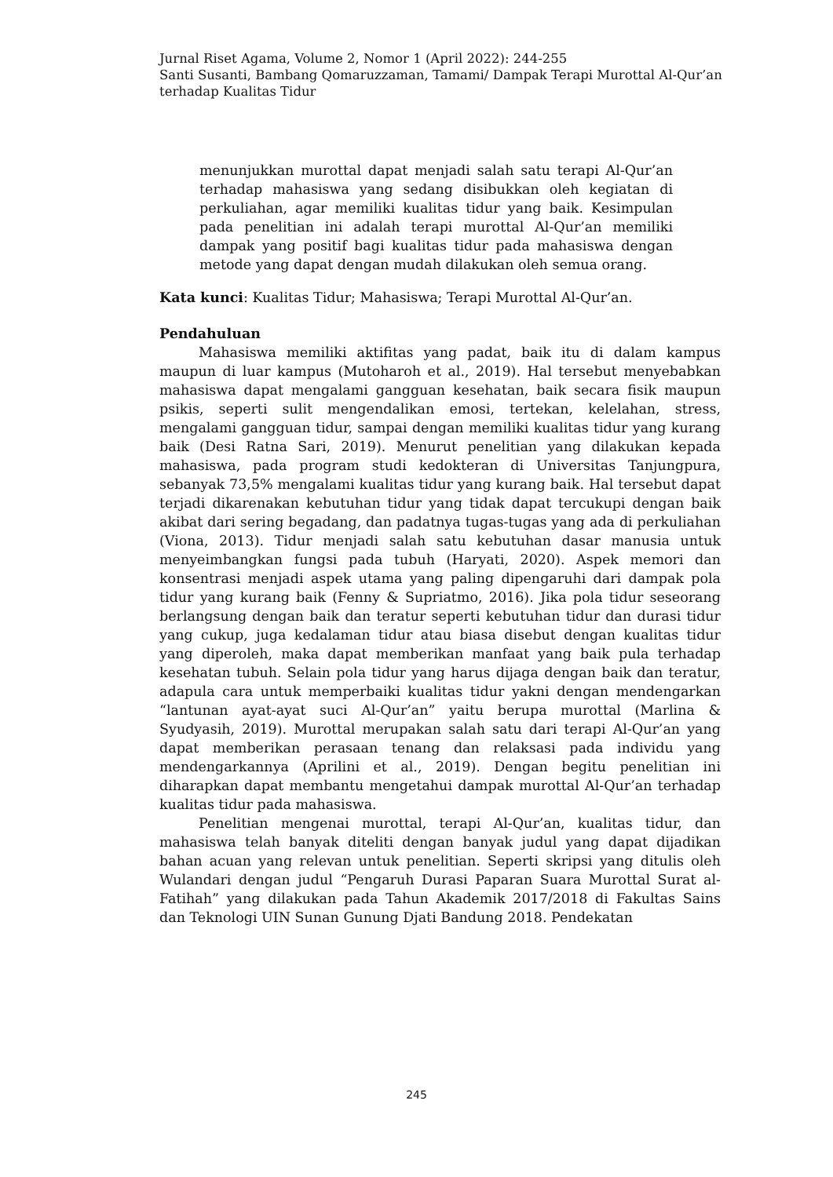Jurnal Riset Agama, Volume 2, Nomor 1 (April 2022): 244-255
Santi Susanti, Bambang Qomaruzzaman, Tamami/ Dampak Terapi Murottal Al-Qur’an terhadap Kualitas Tidur
menunjukkan murottal dapat menjadi salah satu terapi Al-Qur’an terhadap mahasiswa yang sedang disibukkan oleh kegiatan di perkuliahan, agar memiliki kualitas tidur yang baik. Kesimpulan pada penelitian ini adalah terapi murottal Al-Qur’an memiliki dampak yang positif bagi kualitas tidur pada mahasiswa dengan metode yang dapat dengan mudah dilakukan oleh semua orang.
Kata kunci: Kualitas Tidur; Mahasiswa; Terapi Murottal Al-Qur’an.
Pendahuluan
Mahasiswa memiliki aktifitas yang padat, baik itu di dalam kampus maupun di luar kampus (Mutoharoh et al., 2019). Hal tersebut menyebabkan mahasiswa dapat mengalami gangguan kesehatan, baik secara fisik maupun psikis, seperti sulit mengendalikan emosi, tertekan, kelelahan, stress, mengalami gangguan tidur, sampai dengan memiliki kualitas tidur yang kurang baik (Desi Ratna Sari, 2019). Menurut penelitian yang dilakukan kepada mahasiswa, pada program studi kedokteran di Universitas Tanjungpura, sebanyak 73,5% mengalami kualitas tidur yang kurang baik. Hal tersebut dapat terjadi dikarenakan kebutuhan tidur yang tidak dapat tercukupi dengan baik akibat dari sering begadang, dan padatnya tugas-tugas yang ada di perkuliahan (Viona, 2013). Tidur menjadi salah satu kebutuhan dasar manusia untuk menyeimbangkan fungsi pada tubuh (Haryati, 2020). Aspek memori dan konsentrasi menjadi aspek utama yang paling dipengaruhi dari dampak pola tidur yang kurang baik (Fenny & Supriatmo, 2016). Jika pola tidur seseorang berlangsung dengan baik dan teratur seperti kebutuhan tidur dan durasi tidur yang cukup, juga kedalaman tidur atau biasa disebut dengan kualitas tidur yang diperoleh, maka dapat memberikan manfaat yang baik pula terhadap kesehatan tubuh. Selain pola tidur yang harus dijaga dengan baik dan teratur, adapula cara untuk memperbaiki kualitas tidur yakni dengan mendengarkan “lantunan ayat-ayat suci Al-Qur’an” yaitu berupa murottal (Marlina & Syudyasih, 2019). Murottal merupakan salah satu dari terapi Al-Qur’an yang dapat memberikan perasaan tenang dan relaksasi pada individu yang mendengarkannya (Aprilini et al., 2019). Dengan begitu penelitian ini diharapkan dapat membantu mengetahui dampak murottal Al-Qur’an terhadap kualitas tidur pada mahasiswa.
Penelitian mengenai murottal, terapi Al-Qur’an, kualitas tidur, dan mahasiswa telah banyak diteliti dengan banyak judul yang dapat dijadikan bahan acuan yang relevan untuk penelitian. Seperti skripsi yang ditulis oleh Wulandari dengan judul “Pengaruh Durasi Paparan Suara Murottal Surat al-Fatihah” yang dilakukan pada Tahun Akademik 2017/2018 di Fakultas Sains dan Teknologi UIN Sunan Gunung Djati Bandung 2018. Pendekatan
245